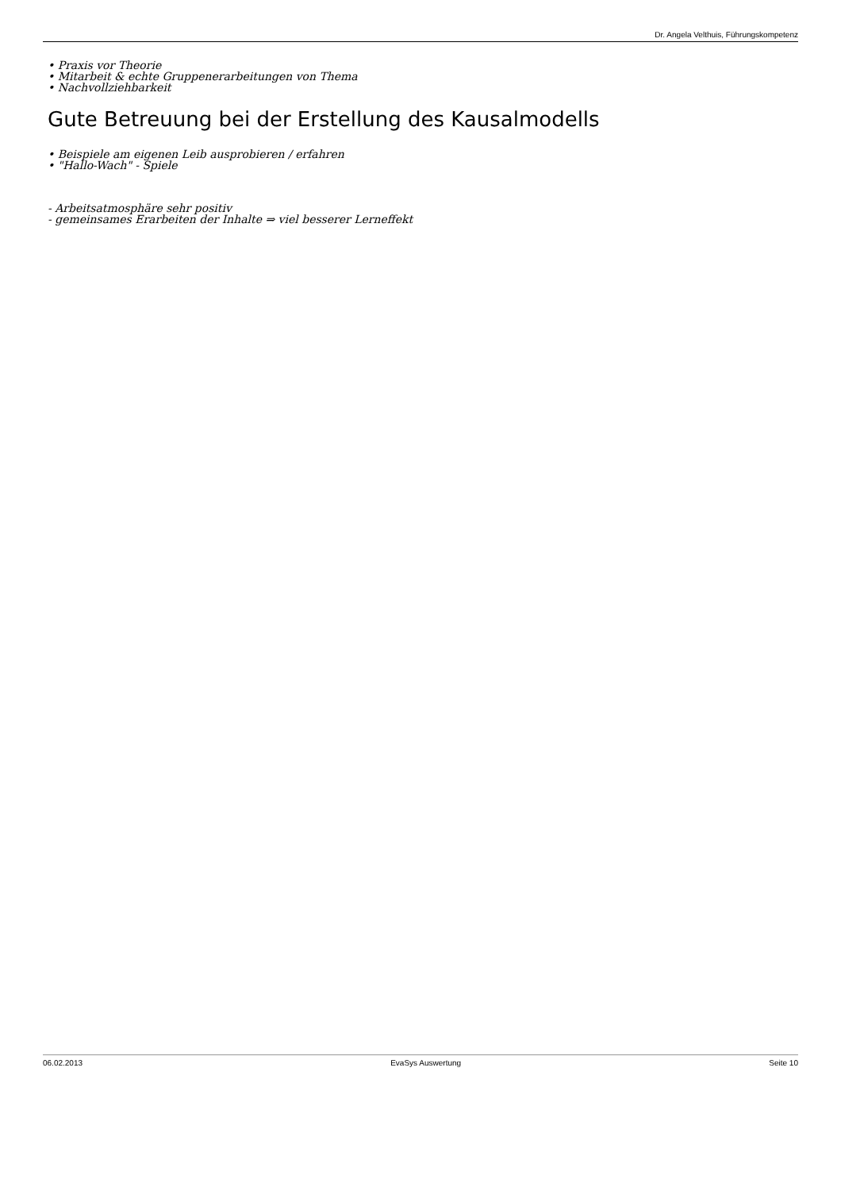Dr. Angela Velthuis, Führungskompetenz
• Praxis vor Theorie
• Mitarbeit & echte Gruppenerarbeitungen von Thema
• Nachvollziehbarkeit
Gute Betreuung bei der Erstellung des Kausalmodells
• Beispiele am eigenen Leib ausprobieren / erfahren
• "Hallo-Wach" - Spiele
- Arbeitsatmosphäre sehr positiv
- gemeinsames Erarbeiten der Inhalte ⇒ viel besserer Lerneffekt
06.02.2013 EvaSys Auswertung Seite 10